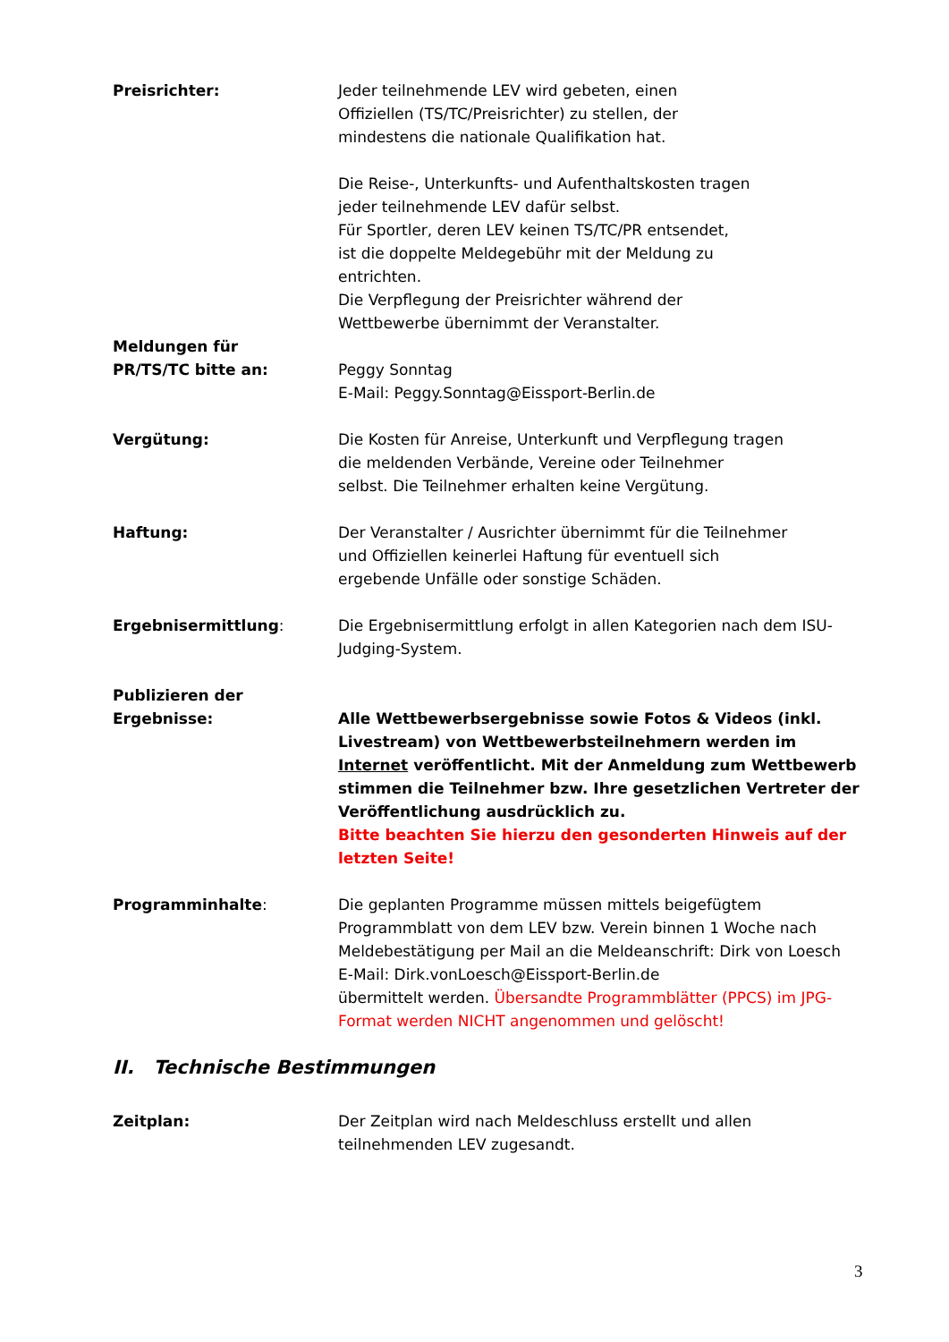Preisrichter: Jeder teilnehmende LEV wird gebeten, einen
Offiziellen (TS/TC/Preisrichter) zu stellen, der
mindestens die nationale Qualifikation hat.
Die Reise-, Unterkunfts- und Aufenthaltskosten tragen
jeder teilnehmende LEV dafür selbst.
Für Sportler, deren LEV keinen TS/TC/PR entsendet,
ist die doppelte Meldegebühr mit der Meldung zu
entrichten.
Die Verpflegung der Preisrichter während der
Wettbewerbe übernimmt der Veranstalter.
Meldungen für
PR/TS/TC bitte an:
Peggy Sonntag
E-Mail: Peggy.Sonntag@Eissport-Berlin.de
Vergütung: Die Kosten für Anreise, Unterkunft und Verpflegung tragen
die meldenden Verbände, Vereine oder Teilnehmer
selbst. Die Teilnehmer erhalten keine Vergütung.
Haftung: Der Veranstalter / Ausrichter übernimmt für die Teilnehmer
und Offiziellen keinerlei Haftung für eventuell sich
ergebende Unfälle oder sonstige Schäden.
Ergebnisermittlung: Die Ergebnisermittlung erfolgt in allen Kategorien nach dem ISU-
Judging-System.
Publizieren der Ergebnisse:
Alle Wettbewerbsergebnisse sowie Fotos & Videos (inkl. Livestream) von Wettbewerbsteilnehmern werden im Internet veröffentlicht. Mit der Anmeldung zum Wettbewerb stimmen die Teilnehmer bzw. Ihre gesetzlichen Vertreter der Veröffentlichung ausdrücklich zu.
Bitte beachten Sie hierzu den gesonderten Hinweis auf der letzten Seite!
Programminhalte: Die geplanten Programme müssen mittels beigefügtem Programmblatt von dem LEV bzw. Verein binnen 1 Woche nach Meldebestätigung per Mail an die Meldeanschrift: Dirk von Loesch
E-Mail: Dirk.vonLoesch@Eissport-Berlin.de
übermittelt werden. Übersandte Programmblätter (PPCS) im JPG-Format werden NICHT angenommen und gelöscht!
II. Technische Bestimmungen
Zeitplan: Der Zeitplan wird nach Meldeschluss erstellt und allen
teilnehmenden LEV zugesandt.
3